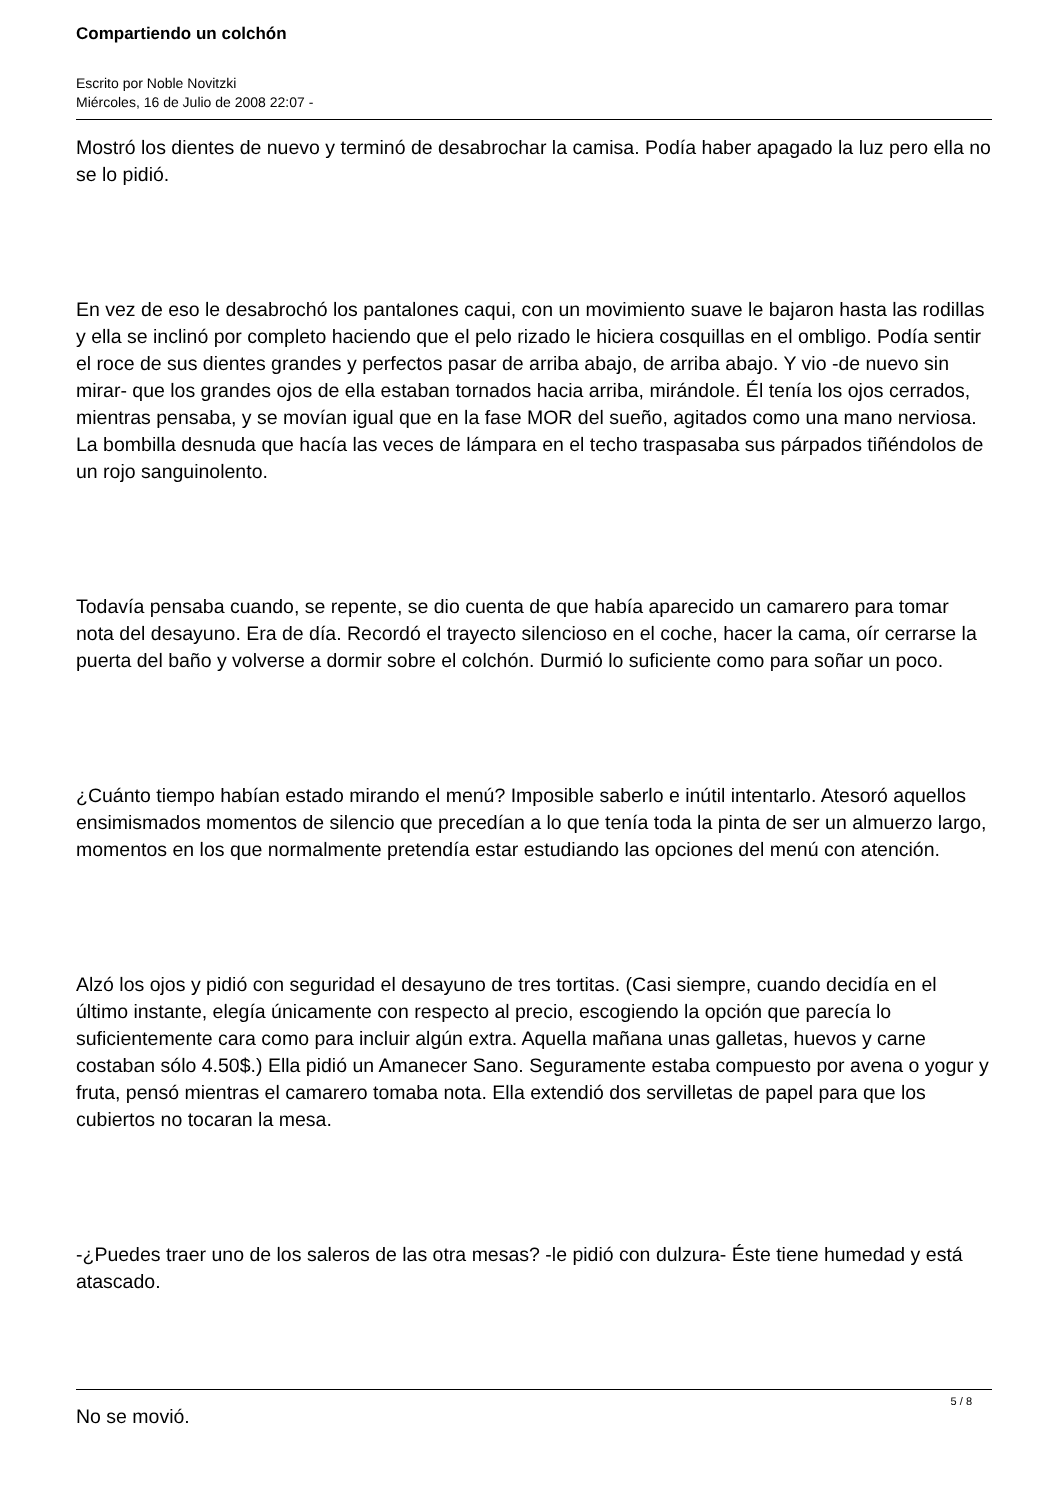Compartiendo un colchón
Escrito por Noble Novitzki
Miércoles, 16 de Julio de 2008 22:07 -
Mostró los dientes de nuevo y terminó de desabrochar la camisa. Podía haber apagado la luz pero ella no se lo pidió.
En vez de eso le desabrochó los pantalones caqui, con un movimiento suave le bajaron hasta las rodillas y ella se inclinó por completo haciendo que el pelo rizado le hiciera cosquillas en el ombligo. Podía sentir el roce de sus dientes grandes y perfectos pasar de arriba abajo, de arriba abajo. Y vio -de nuevo sin mirar- que los grandes ojos de ella estaban tornados hacia arriba, mirándole. Él tenía los ojos cerrados, mientras pensaba, y se movían igual que en la fase MOR del sueño, agitados como una mano nerviosa. La bombilla desnuda que hacía las veces de lámpara en el techo traspasaba sus párpados tiñéndolos de un rojo sanguinolento.
Todavía pensaba cuando, se repente, se dio cuenta de que había aparecido un camarero para tomar nota del desayuno. Era de día. Recordó el trayecto silencioso en el coche, hacer la cama, oír cerrarse la puerta del baño y volverse a dormir sobre el colchón. Durmió lo suficiente como para soñar un poco.
¿Cuánto tiempo habían estado mirando el menú? Imposible saberlo e inútil intentarlo. Atesoró aquellos ensimismados momentos de silencio que precedían a lo que tenía toda la pinta de ser un almuerzo largo, momentos en los que normalmente pretendía estar estudiando las opciones del menú con atención.
Alzó los ojos y pidió con seguridad el desayuno de tres tortitas. (Casi siempre, cuando decidía en el último instante, elegía únicamente con respecto al precio, escogiendo la opción que parecía lo suficientemente cara como para incluir algún extra. Aquella mañana unas galletas, huevos y carne costaban sólo 4.50$.) Ella pidió un Amanecer Sano. Seguramente estaba compuesto por avena o yogur y fruta, pensó mientras el camarero tomaba nota. Ella extendió dos servilletas de papel para que los cubiertos no tocaran la mesa.
-¿Puedes traer uno de los saleros de las otra mesas? -le pidió con dulzura- Éste tiene humedad y está atascado.
No se movió.
5 / 8